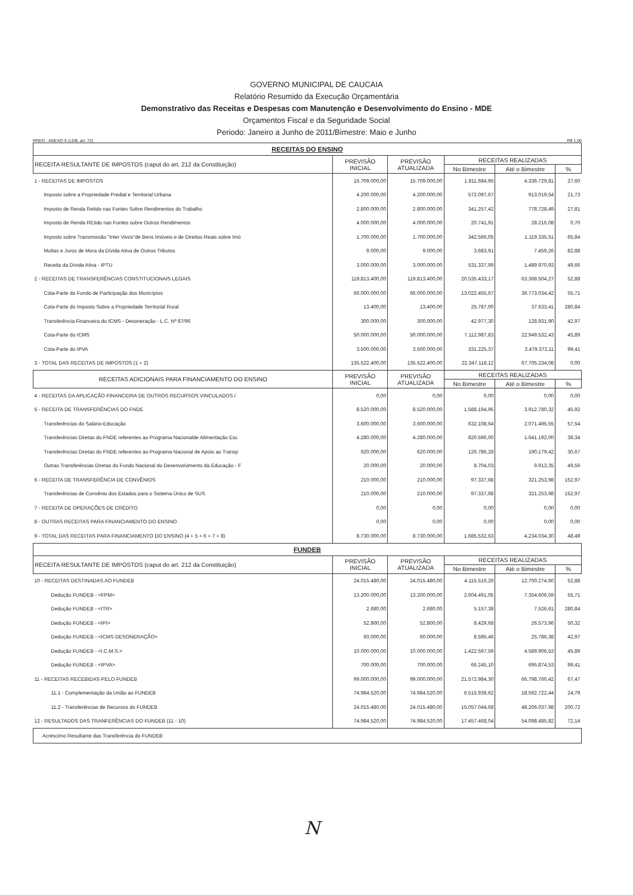GOVERNO MUNICIPAL DE CAUCAIA
Relatório Resumido da Execução Orçamentária
Demonstrativo das Receitas e Despesas com Manutenção e Desenvolvimento do Ensino - MDE
Orçamentos Fiscal e da Seguridade Social
Periodo: Janeiro a Junho de 2011/Bimestre: Maio e Junho
RREO - ANEXO X (LDB, art. 72) R$ 1,00
| RECEITAS DO ENSINO | | | | | |
| RECEITA RESULTANTE DE IMPOSTOS (caput do art. 212 da Constituição) | PREVISÃO INICIAL | PREVISÃO ATUALIZADA | RECEITAS REALIZADAS | | |
| | | | No Bimestre | Até o Bimestre | % |
| 1 - RECEITAS DE IMPOSTOS | 15.709.000,00 | 15.709.000,00 | 1.811.684,95 | 4.336.729,81 | 27,60 |
| Imposto sobre a Propriedade Predial e Territorial Urbana | 4.200.000,00 | 4.200.000,00 | 572.097,67 | 913.019,54 | 21,73 |
| Imposto de Renda Retido nas Fontes Sobre Rendimentos do Trabalho | 2.800.000,00 | 2.800.000,00 | 341.257,42 | 778.728,49 | 27,81 |
| Imposto de Renda REtido nas Fontes sobre Outros Rendimentos | 4.000.000,00 | 4.000.000,00 | 20.741,91 | 28.216,08 | 0,70 |
| Imposto sobre Transmissão "Inter Vivos"de Bens Imóveis e de Direitos Reais sobre Imó | 1.700.000,00 | 1.700.000,00 | 342.566,05 | 1.119.335,51 | 65,84 |
| Multas e Juros de Mora da Dívida Ativa de Outros Tributos | 9.000,00 | 9.000,00 | 3.683,91 | 7.459,26 | 82,88 |
| Receita da Dívida Ativa - IPTU | 3.000.000,00 | 3.000.000,00 | 531.337,99 | 1.489.970,93 | 49,66 |
| 2 - RECEITAS DE TRANSFERÊNCIAS CONSTITUCIONAIS LEGAIS | 119.813.400,00 | 119.813.400,00 | 20.535.433,17 | 63.368.504,27 | 52,88 |
| Cota-Parte do Fundo de Participação dos Municípios | 66.000.000,00 | 66.000.000,00 | 13.022.455,67 | 36.773.034,42 | 55,71 |
| Cota-Parte do Imposto Sobre a Propriedade Territorial Rural | 13.400,00 | 13.400,00 | 25.787,00 | 37.633,41 | 280,84 |
| Transferência Financeira do ICMS - Desoneração - L.C. Nº 87/96 | 300.000,00 | 300.000,00 | 42.977,30 | 128.931,90 | 42,97 |
| Cota-Parte do ICMS | 50.000.000,00 | 50.000.000,00 | 7.112.987,83 | 22.949.532,43 | 45,89 |
| Cota-Parte do IPVA | 3.500.000,00 | 3.500.000,00 | 331.225,37 | 3.479.372,11 | 99,41 |
| 3 - TOTAL DAS RECEITAS DE IMPOSTOS (1 + 2) | 135.522.400,00 | 135.522.400,00 | 22.347.118,12 | 67.705.234,08 | 0,00 |
| RECEITAS ADICIONAIS PARA FINANCIAMENTO DO ENSINO | PREVISÃO INICIAL | PREVISÃO ATUALIZADA | RECEITAS REALIZADAS | | |
| | | | No Bimestre | Até o Bimestre | % |
| 4 - RECEITAS DA APLICAÇÃO FINANCEIRA DE OUTROS RECURSOS VINCULADOS / | 0,00 | 0,00 | 0,00 | 0,00 | 0,00 |
| 5 - RECEITA DE TRANSFERÊNCIAS DO FNDE | 8.520.000,00 | 8.520.000,00 | 1.588.194,95 | 3.912.780,32 | 45,92 |
| Transferências do Salário-Educação | 3.600.000,00 | 3.600.000,00 | 632.108,64 | 2.071.495,55 | 57,54 |
| Transferências Diretas do FNDE referentes ao Programa Nacionalde Alimentação Esc | 4.280.000,00 | 4.280.000,00 | 820.596,00 | 1.641.192,00 | 38,34 |
| Transferências Diretas do FNDE referentes ao Programa Nacional de Apoio ao Transp | 620.000,00 | 620.000,00 | 126.786,28 | 190.179,42 | 30,67 |
| Outras Transferências Diretas do Fundo Nacional do Desenvolvimento da Educação - F | 20.000,00 | 20.000,00 | 8.704,03 | 9.913,35 | 49,56 |
| 6 - RECEITA DE TRANSFERÊNCIA DE CONVÊNIOS | 210.000,00 | 210.000,00 | 97.337,68 | 321.253,98 | 152,97 |
| Transferências de Convênio dos Estados para o Sistema Único de SUS | 210.000,00 | 210.000,00 | 97.337,68 | 321.253,98 | 152,97 |
| 7 - RECEITA DE OPERAÇÕES DE CRÉDITO | 0,00 | 0,00 | 0,00 | 0,00 | 0,00 |
| 8 - OUTRAS RECEITAS PARA FINANCIAMENTO DO ENSINO | 0,00 | 0,00 | 0,00 | 0,00 | 0,00 |
| 9 - TOTAL DAS RECEITAS PARA FINANCIAMENTO DO ENSINO (4 + 5 + 6 + 7 + 8) | 8.730.000,00 | 8.730.000,00 | 1.685.532,63 | 4.234.034,30 | 48,49 |
| FUNDEB | | | | | |
| RECEITA RESULTANTE DE IMPOSTOS (caput do art. 212 da Constituição) | PREVISÃO INICIAL | PREVISÃO ATUALIZADA | RECEITAS REALIZADAS | | |
| | | | No Bimestre | Até o Bimestre | % |
| 10 - RECEITAS DESTINADAS AO FUNDEB | 24.015.480,00 | 24.015.480,00 | 4.115.516,26 | 12.700.274,60 | 52,88 |
| Dedução FUNDEB - <FPM> | 13.200.000,00 | 13.200.000,00 | 2.604.491,05 | 7.354.606,59 | 55,71 |
| Dedução FUNDEB - <ITR> | 2.680,00 | 2.680,00 | 5.157,38 | 7.526,61 | 280,84 |
| Dedução FUNDEB - <IPI> | 52.800,00 | 52.800,00 | 8.429,68 | 26.573,96 | 50,32 |
| Dedução FUNDEB - <ICMS DESONERAÇÃO> | 60.000,00 | 60.000,00 | 8.595,46 | 25.786,38 | 42,97 |
| Dedução FUNDEB - <I.C.M.S.> | 10.000.000,00 | 10.000.000,00 | 1.422.597,59 | 4.589.906,53 | 45,89 |
| Dedução FUNDEB - <IPVA> | 700.000,00 | 700.000,00 | 66.245,10 | 695.874,53 | 99,41 |
| 11 - RECEITAS RECEBIDAS PELO FUNDEB | 99.000.000,00 | 99.000.000,00 | 21.572.984,30 | 66.798.760,42 | 67,47 |
| 11.1 - Complementação da União ao FUNDEB | 74.984.520,00 | 74.984.520,00 | 6.515.939,62 | 18.592.722,44 | 24,79 |
| 11.2 - Transferências de Recursos do FUNDEB | 24.015.480,00 | 24.015.480,00 | 15.057.044,68 | 48.206.037,98 | 200,72 |
| 12 - RESULTADOS DAS TRANFERÊNCIAS DO FUNDEB (11 - 10) | 74.984.520,00 | 74.984.520,00 | 17.457.468,04 | 54.098.485,82 | 72,14 |
| Acréscimo Resultante das Transferência do FUNDEB | | | | | |
N